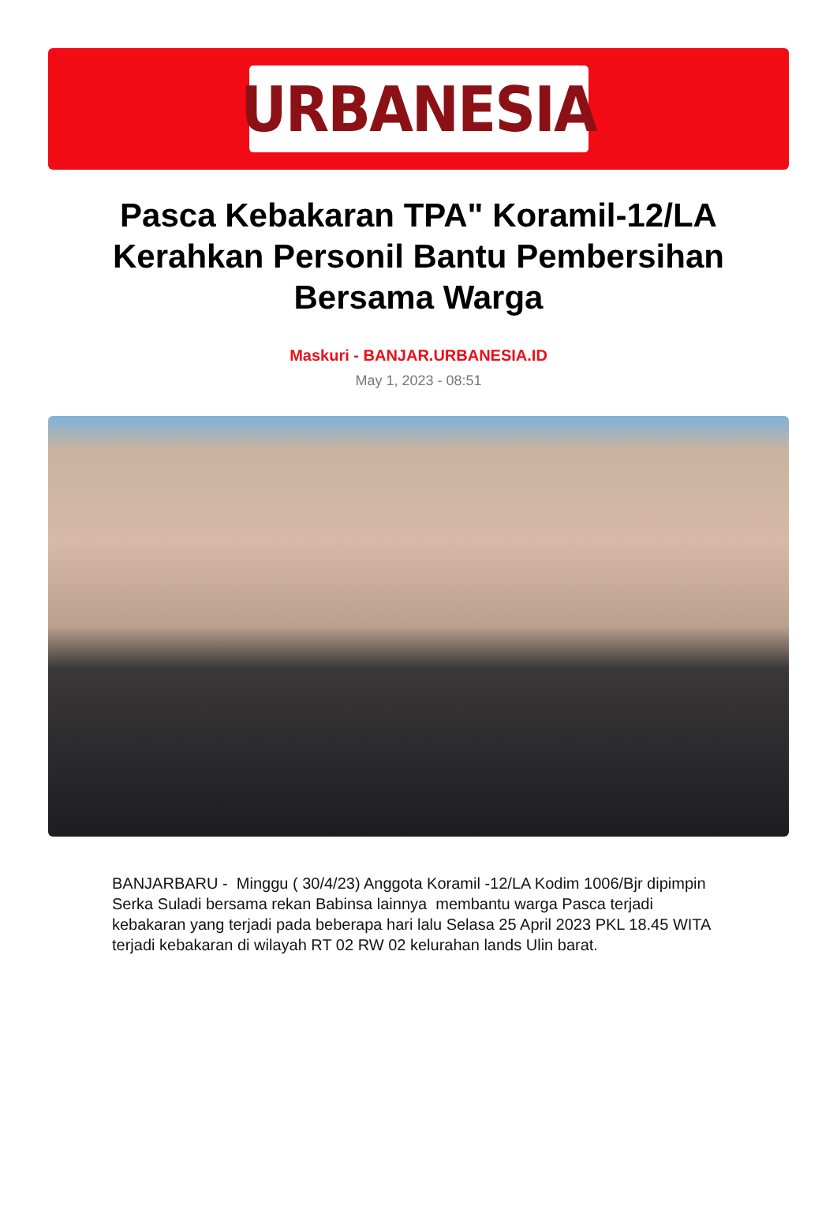URBANESIA
Pasca Kebakaran TPA" Koramil-12/LA Kerahkan Personil Bantu Pembersihan Bersama Warga
Maskuri - BANJAR.URBANESIA.ID
May 1, 2023 - 08:51
BANJARBARU - Minggu ( 30/4/23) Anggota Koramil -12/LA Kodim 1006/Bjr dipimpin Serka Suladi bersama rekan Babinsa lainnya membantu warga Pasca terjadi kebakaran yang terjadi pada beberapa hari lalu Selasa 25 April 2023 PKL 18.45 WITA terjadi kebakaran di wilayah RT 02 RW 02 kelurahan lands Ulin barat.